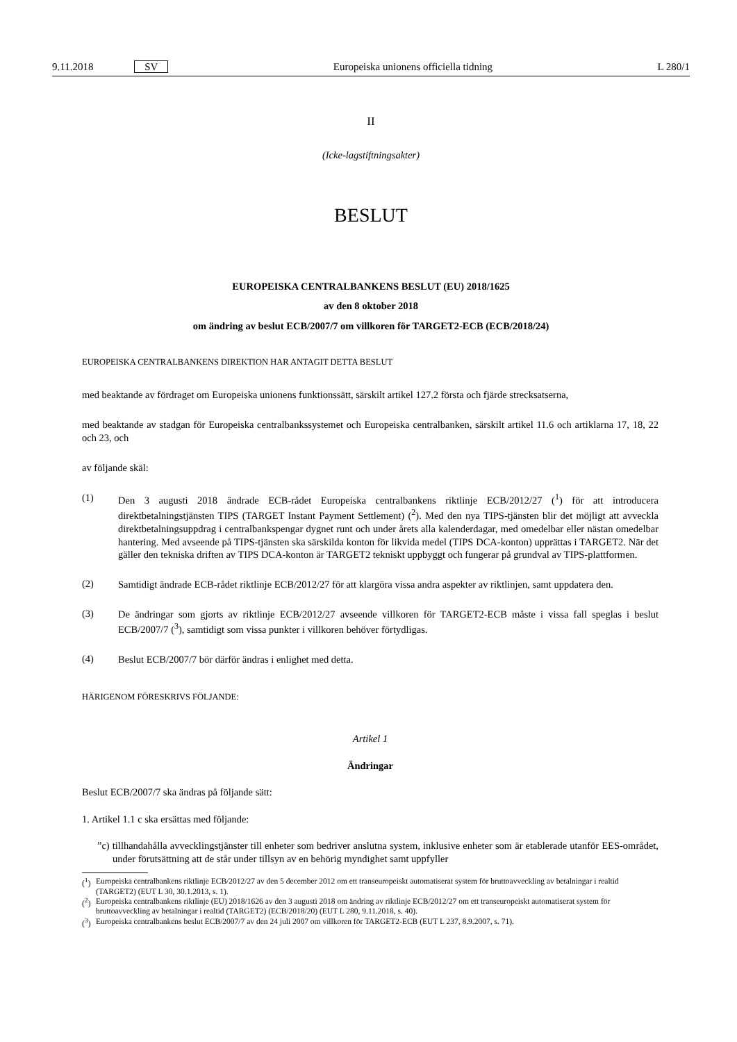9.11.2018 SV Europeiska unionens officiella tidning L 280/1
II
(Icke-lagstiftningsakter)
BESLUT
EUROPEISKA CENTRALBANKENS BESLUT (EU) 2018/1625
av den 8 oktober 2018
om ändring av beslut ECB/2007/7 om villkoren för TARGET2-ECB (ECB/2018/24)
EUROPEISKA CENTRALBANKENS DIREKTION HAR ANTAGIT DETTA BESLUT
med beaktande av fördraget om Europeiska unionens funktionssätt, särskilt artikel 127.2 första och fjärde strecksatserna,
med beaktande av stadgan för Europeiska centralbankssystemet och Europeiska centralbanken, särskilt artikel 11.6 och artiklarna 17, 18, 22 och 23, och
av följande skäl:
(1)
Den 3 augusti 2018 ändrade ECB-rådet Europeiska centralbankens riktlinje ECB/2012/27 (<sup>1</sup>) för att introducera direktbetalningstjänsten TIPS (TARGET Instant Payment Settlement) (<sup>2</sup>). Med den nya TIPS-tjänsten blir det möjligt att avveckla direktbetalningsuppdrag i centralbankspengar dygnet runt och under årets alla kalenderdagar, med omedelbar eller nästan omedelbar hantering. Med avseende på TIPS-tjänsten ska särskilda konton för likvida medel (TIPS DCA-konton) upprättas i TARGET2. När det gäller den tekniska driften av TIPS DCA-konton är TARGET2 tekniskt uppbyggt och fungerar på grundval av TIPS-plattformen.
(2)
Samtidigt ändrade ECB-rådet riktlinje ECB/2012/27 för att klargöra vissa andra aspekter av riktlinjen, samt uppdatera den.
(3)
De ändringar som gjorts av riktlinje ECB/2012/27 avseende villkoren för TARGET2-ECB måste i vissa fall speglas i beslut ECB/2007/7 (<sup>3</sup>), samtidigt som vissa punkter i villkoren behöver förtydligas.
(4)
Beslut ECB/2007/7 bör därför ändras i enlighet med detta.
HÄRIGENOM FÖRESKRIVS FÖLJANDE:
Artikel 1
Ändringar
Beslut ECB/2007/7 ska ändras på följande sätt:
1. Artikel 1.1 c ska ersättas med följande:
”c) tillhandahålla avvecklingstjänster till enheter som bedriver anslutna system, inklusive enheter som är etablerade utanför EES-området, under förutsättning att de står under tillsyn av en behörig myndighet samt uppfyller
(<sup>1</sup>) Europeiska centralbankens riktlinje ECB/2012/27 av den 5 december 2012 om ett transeuropeiskt automatiserat system för bruttoavveckling av betalningar i realtid (TARGET2) (EUT L 30, 30.1.2013, s. 1).
(<sup>2</sup>) Europeiska centralbankens riktlinje (EU) 2018/1626 av den 3 augusti 2018 om ändring av riktlinje ECB/2012/27 om ett transeuropeiskt automatiserat system för bruttoavveckling av betalningar i realtid (TARGET2) (ECB/2018/20) (EUT L 280, 9.11.2018, s. 40).
(<sup>3</sup>) Europeiska centralbankens beslut ECB/2007/7 av den 24 juli 2007 om villkoren för TARGET2-ECB (EUT L 237, 8.9.2007, s. 71).